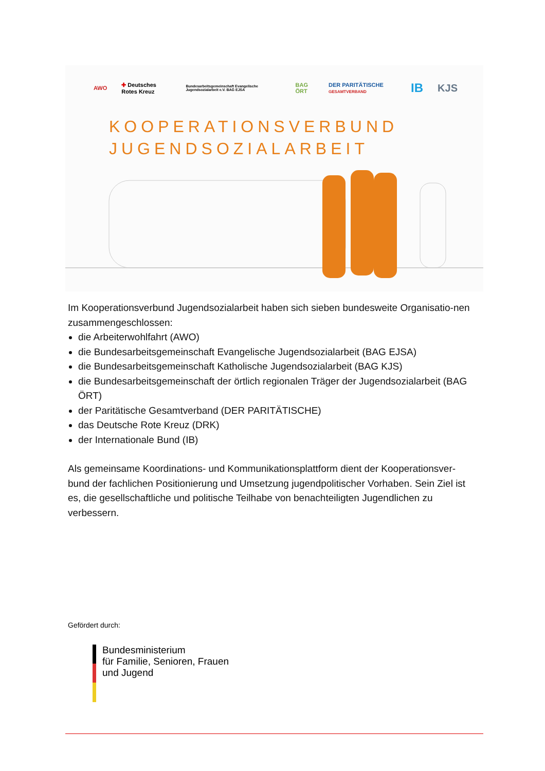AWO ✚ Deutsches Rotes Kreuz Bundesarbeitsgemeinschaft Evangelische Jugendsozialarbeit e.V. BAG EJSA BAG ÖRT DER PARITÄTISCHE GESAMTVERBAND IB KJS
KOOPERATIONSVERBUND
JUGENDSOZIALARBEIT
Im Kooperationsverbund Jugendsozialarbeit haben sich sieben bundesweite Organisatio-nen zusammengeschlossen:
die Arbeiterwohlfahrt (AWO)
die Bundesarbeitsgemeinschaft Evangelische Jugendsozialarbeit (BAG EJSA)
die Bundesarbeitsgemeinschaft Katholische Jugendsozialarbeit (BAG KJS)
die Bundesarbeitsgemeinschaft der örtlich regionalen Träger der Jugendsozialarbeit (BAG ÖRT)
der Paritätische Gesamtverband (DER PARITÄTISCHE)
das Deutsche Rote Kreuz (DRK)
der Internationale Bund (IB)
Als gemeinsame Koordinations- und Kommunikationsplattform dient der Kooperationsver-bund der fachlichen Positionierung und Umsetzung jugendpolitischer Vorhaben. Sein Ziel ist es, die gesellschaftliche und politische Teilhabe von benachteiligten Jugendlichen zu verbessern.
Gefördert durch:
Bundesministerium
für Familie, Senioren, Frauen
und Jugend